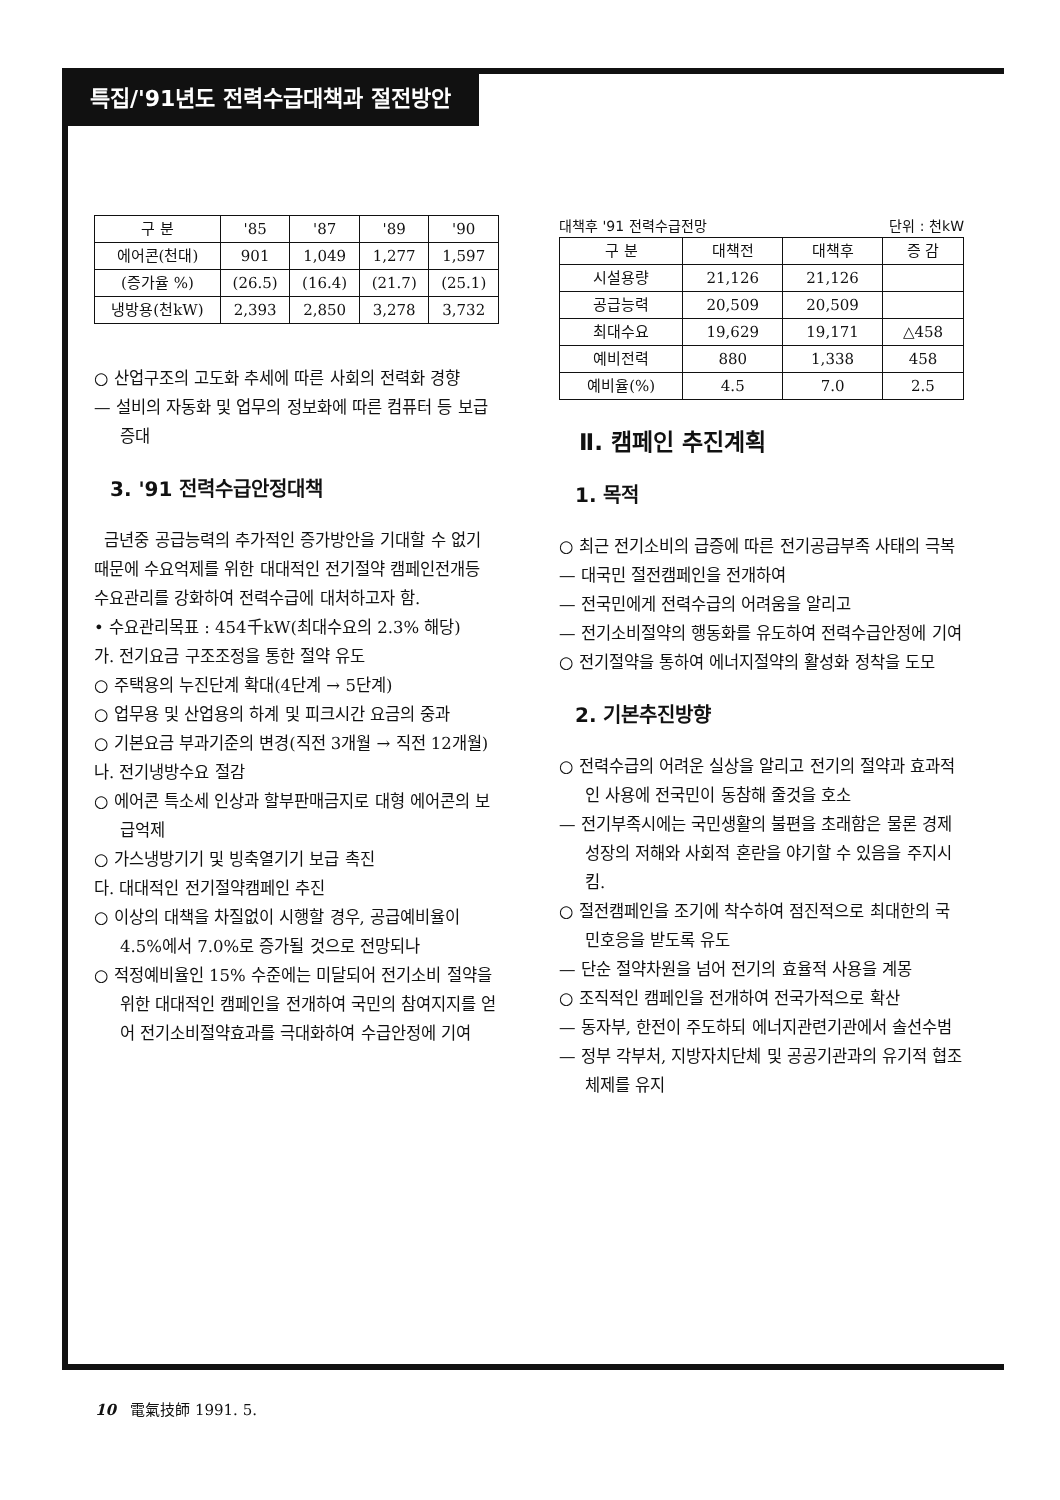특집/'91년도 전력수급대책과 절전방안
| 구 분 | '85 | '87 | '89 | '90 |
| --- | --- | --- | --- | --- |
| 에어콘(천대) | 901 | 1,049 | 1,277 | 1,597 |
| (증가율 %) | (26.5) | (16.4) | (21.7) | (25.1) |
| 냉방용(천kW) | 2,393 | 2,850 | 3,278 | 3,732 |
○ 산업구조의 고도화 추세에 따른 사회의 전력화 경향
— 설비의 자동화 및 업무의 정보화에 따른 컴퓨터 등 보급 증대
3. '91 전력수급안정대책
금년중 공급능력의 추가적인 증가방안을 기대할 수 없기 때문에 수요억제를 위한 대대적인 전기절약 캠페인전개등 수요관리를 강화하여 전력수급에 대처하고자 함.
• 수요관리목표 : 454千kW(최대수요의 2.3% 해당)
가. 전기요금 구조조정을 통한 절약 유도
○ 주택용의 누진단계 확대(4단계 → 5단계)
○ 업무용 및 산업용의 하계 및 피크시간 요금의 중과
○ 기본요금 부과기준의 변경(직전 3개월 → 직전 12개월)
나. 전기냉방수요 절감
○ 에어콘 특소세 인상과 할부판매금지로 대형 에어콘의 보급억제
○ 가스냉방기기 및 빙축열기기 보급 촉진
다. 대대적인 전기절약캠페인 추진
○ 이상의 대책을 차질없이 시행할 경우, 공급예비율이 4.5%에서 7.0%로 증가될 것으로 전망되나
○ 적정예비율인 15% 수준에는 미달되어 전기소비 절약을 위한 대대적인 캠페인을 전개하여 국민의 참여지지를 얻어 전기소비절약효과를 극대화하여 수급안정에 기여
대책후 '91 전력수급전망 단위 : 천kW
| 구 분 | 대책전 | 대책후 | 증 감 |
| --- | --- | --- | --- |
| 시설용량 | 21,126 | 21,126 | |
| 공급능력 | 20,509 | 20,509 | |
| 최대수요 | 19,629 | 19,171 | △458 |
| 예비전력 | 880 | 1,338 | 458 |
| 예비율(%) | 4.5 | 7.0 | 2.5 |
Ⅱ. 캠페인 추진계획
1. 목적
○ 최근 전기소비의 급증에 따른 전기공급부족 사태의 극복
— 대국민 절전캠페인을 전개하여
— 전국민에게 전력수급의 어려움을 알리고
— 전기소비절약의 행동화를 유도하여 전력수급안정에 기여
○ 전기절약을 통하여 에너지절약의 활성화 정착을 도모
2. 기본추진방향
○ 전력수급의 어려운 실상을 알리고 전기의 절약과 효과적인 사용에 전국민이 동참해 줄것을 호소
— 전기부족시에는 국민생활의 불편을 초래함은 물론 경제성장의 저해와 사회적 혼란을 야기할 수 있음을 주지시킴.
○ 절전캠페인을 조기에 착수하여 점진적으로 최대한의 국민호응을 받도록 유도
— 단순 절약차원을 넘어 전기의 효율적 사용을 계몽
○ 조직적인 캠페인을 전개하여 전국가적으로 확산
— 동자부, 한전이 주도하되 에너지관련기관에서 솔선수범
— 정부 각부처, 지방자치단체 및 공공기관과의 유기적 협조 체제를 유지
10 電氣技師 1991. 5.